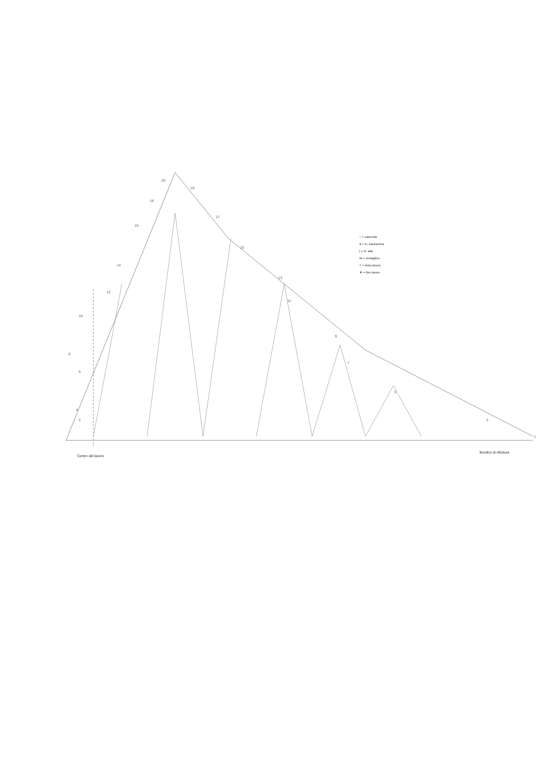2
4
6
8
10
12
14
16
18
20
19
17
15
13
11
9
7
5
3
1
○ = catenella
● = m. bassissima
| = m. alta
W = ventaglino
T = inizio lavoro
▼ = fine lavoro
Centro del lavoro
Bordino di rifinitura